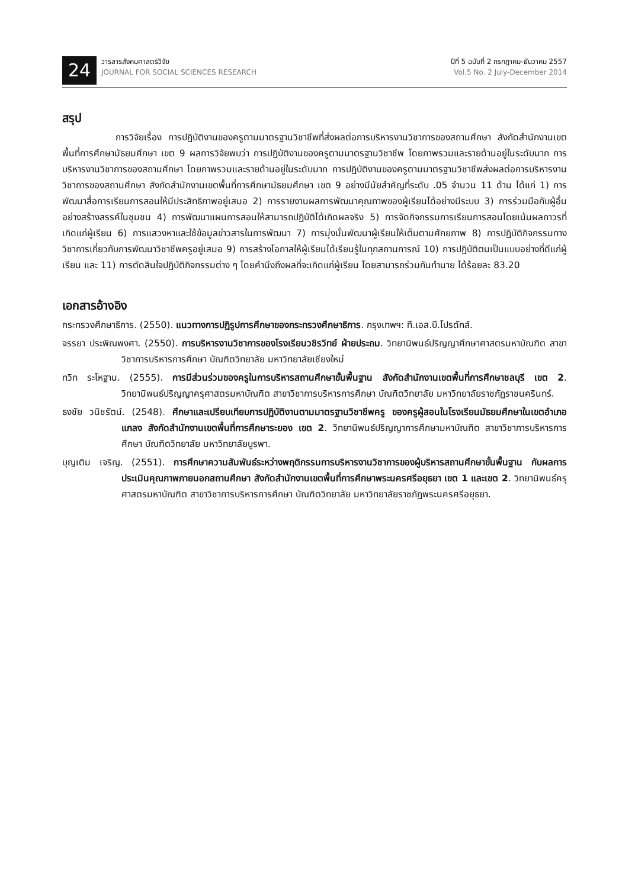24
วารสารสังคมศาสตร์วิจัย
JOURNAL FOR SOCIAL SCIENCES RESEARCH
ปีที่ 5 ฉบับที่ 2 กรกฎาคม-ธันวาคม 2557
Vol.5 No. 2 July-December 2014
สรุป
การวิจัยเรื่อง การปฏิบัติงานของครูตามมาตรฐานวิชาชีพที่ส่งผลต่อการบริหารงานวิชาการของสถานศึกษา สังกัดสำนักงานเขตพื้นที่การศึกษามัธยมศึกษา เขต 9 ผลการวิจัยพบว่า การปฏิบัติงานของครูตามมาตรฐานวิชาชีพ โดยภาพรวมและรายด้านอยู่ในระดับมาก การบริหารงานวิชาการของสถานศึกษา โดยภาพรวมและรายด้านอยู่ในระดับมาก การปฏิบัติงานของครูตามมาตรฐานวิชาชีพส่งผลต่อการบริหารงานวิชาการของสถานศึกษา สังกัดสำนักงานเขตพื้นที่การศึกษามัธยมศึกษา เขต 9 อย่างมีนัยสำคัญที่ระดับ .05 จำนวน 11 ด้าน ได้แก่ 1) การพัฒนาสื่อการเรียนการสอนให้มีประสิทธิภาพอยู่เสมอ 2) การรายงานผลการพัฒนาคุณภาพของผู้เรียนได้อย่างมีระบบ 3) การร่วมมือกับผู้อื่นอย่างสร้างสรรค์ในชุมชน 4) การพัฒนาแผนการสอนให้สามารถปฏิบัติได้เกิดผลจริง 5) การจัดกิจกรรมการเรียนการสอนโดยเน้นผลถาวรที่เกิดแก่ผู้เรียน 6) การแสวงหาและใช้ข้อมูลข่าวสารในการพัฒนา 7) การมุ่งมั่นพัฒนาผู้เรียนให้เต็มตามศักยภาพ 8) การปฏิบัติกิจกรรมทางวิชาการเกี่ยวกับการพัฒนาวิชาชีพครูอยู่เสมอ 9) การสร้างโอกาสให้ผู้เรียนได้เรียนรู้ในทุกสถานการณ์ 10) การปฏิบัติตนเป็นแบบอย่างที่ดีแก่ผู้เรียน และ 11) การตัดสินใจปฏิบัติกิจกรรมต่าง ๆ โดยคำนึงถึงผลที่จะเกิดแก่ผู้เรียน โดยสามารถร่วมกันทำนาย ได้ร้อยละ 83.20
เอกสารอ้างอิง
กระทรวงศึกษาธิการ. (2550). แนวทางการปฏิรูปการศึกษาของกระทรวงศึกษาธิการ. กรุงเทพฯ: ที.เอส.บี.โปรดักส์.
จรรยา ประพิณพงศา. (2550). การบริหารงานวิชาการของโรงเรียนวชิรวิทย์ ฝ่ายประถม. วิทยานิพนธ์ปริญญาศึกษาศาสตรมหาบัณฑิต สาขาวิชาการบริหารการศึกษา บัณฑิตวิทยาลัย มหาวิทยาลัยเชียงใหม่
ทวิท ระโหฐาน. (2555). การมีส่วนร่วมของครูในการบริหารสถานศึกษาขั้นพื้นฐาน สังกัดสำนักงานเขตพื้นที่การศึกษาชลบุรี เขต 2. วิทยานิพนธ์ปริญญาครุศาสตรมหาบัณฑิต สาขาวิชาการบริหารการศึกษา บัณฑิตวิทยาลัย มหาวิทยาลัยราชภัฏราชนครินทร์.
ธงชัย วนิชรัตน์. (2548). ศึกษาและเปรียบเทียบการปฏิบัติงานตามมาตรฐานวิชาชีพครู ของครูผู้สอนในโรงเรียนมัธยมศึกษาในเขตอำเภอแกลง สังกัดสำนักงานเขตพื้นที่การศึกษาระยอง เขต 2. วิทยานิพนธ์ปริญญาการศึกษามหาบัณฑิต สาขาวิชาการบริหารการศึกษา บัณฑิตวิทยาลัย มหาวิทยาลัยบูรพา.
บุญเติม เจริญ. (2551). การศึกษาความสัมพันธ์ระหว่างพฤติกรรมการบริหารงานวิชาการของผู้บริหารสถานศึกษาขั้นพื้นฐาน กับผลการประเมินคุณภาพภายนอกสถานศึกษา สังกัดสำนักงานเขตพื้นที่การศึกษาพระนครศรีอยุธยา เขต 1 และเขต 2. วิทยานิพนธ์ครุศาสตรมหาบัณฑิต สาขาวิชาการบริหารการศึกษา บัณฑิตวิทยาลัย มหาวิทยาลัยราชภัฏพระนครศรีอยุธยา.